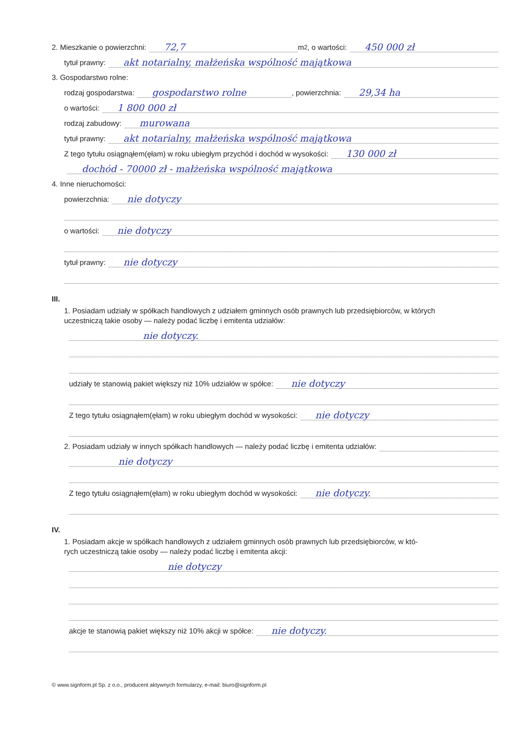2. Mieszkanie o powierzchni: 72,7 m <sup>2</sup>, o wartości: 450 000 zł
tytuł prawny: akt notarialny, małżeńska wspólność majątkowa
3. Gospodarstwo rolne:
rodzaj gospodarstwa: gospodarstwo rolne , powierzchnia: 29,34 ha
o wartości: 1 800 000 zł
rodzaj zabudowy: murowana
tytuł prawny: akt notarialny, małżeńska wspólność majątkowa
Z tego tytułu osiągnąłem(ęłam) w roku ubiegłym przychód i dochód w wysokości: 130 000 zł
dochód - 70000 zł - małżeńska wspólność majątkowa
4. Inne nieruchomości:
powierzchnia: nie dotyczy
o wartości: nie dotyczy
tytuł prawny: nie dotyczy
III.
1. Posiadam udziały w spółkach handlowych z udziałem gminnych osób prawnych lub przedsiębiorców, w których
uczestniczą takie osoby — należy podać liczbę i emitenta udziałów:
nie dotyczy.
udziały te stanowią pakiet większy niż 10% udziałów w spółce: nie dotyczy
Z tego tytułu osiągnąłem(ęłam) w roku ubiegłym dochód w wysokości: nie dotyczy
2. Posiadam udziały w innych spółkach handlowych — należy podać liczbę i emitenta udziałów:
nie dotyczy
Z tego tytułu osiągnąłem(ęłam) w roku ubiegłym dochód w wysokości: nie dotyczy.
IV.
1. Posiadam akcje w spółkach handlowych z udziałem gminnych osób prawnych lub przedsiębiorców, w któ-
rych uczestniczą takie osoby — należy podać liczbę i emitenta akcji:
nie dotyczy
akcje te stanowią pakiet większy niż 10% akcji w spółce: nie dotyczy.
© www.signform.pl Sp. z o.o., producent aktywnych formularzy, e-mail: biuro@signform.pl